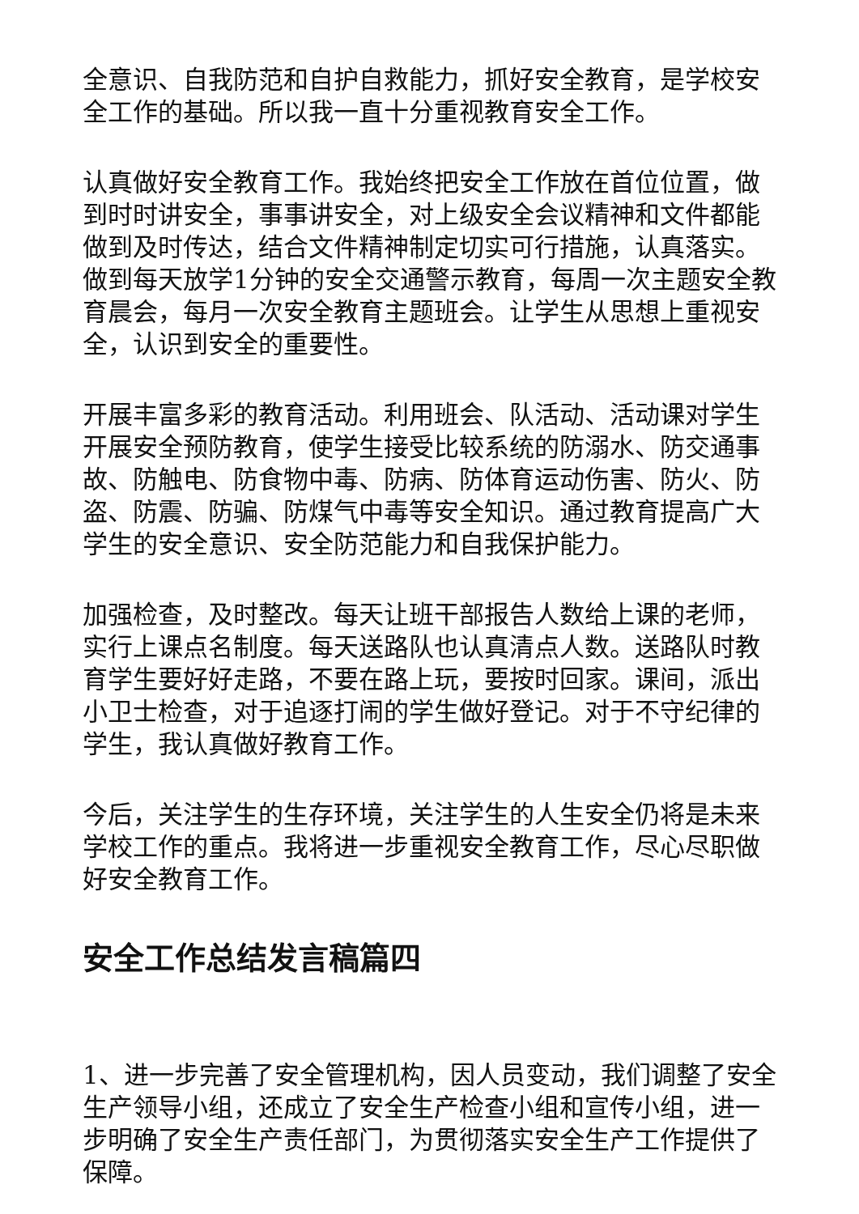全意识、自我防范和自护自救能力，抓好安全教育，是学校安全工作的基础。所以我一直十分重视教育安全工作。
认真做好安全教育工作。我始终把安全工作放在首位位置，做到时时讲安全，事事讲安全，对上级安全会议精神和文件都能做到及时传达，结合文件精神制定切实可行措施，认真落实。做到每天放学1分钟的安全交通警示教育，每周一次主题安全教育晨会，每月一次安全教育主题班会。让学生从思想上重视安全，认识到安全的重要性。
开展丰富多彩的教育活动。利用班会、队活动、活动课对学生开展安全预防教育，使学生接受比较系统的防溺水、防交通事故、防触电、防食物中毒、防病、防体育运动伤害、防火、防盗、防震、防骗、防煤气中毒等安全知识。通过教育提高广大学生的安全意识、安全防范能力和自我保护能力。
加强检查，及时整改。每天让班干部报告人数给上课的老师，实行上课点名制度。每天送路队也认真清点人数。送路队时教育学生要好好走路，不要在路上玩，要按时回家。课间，派出小卫士检查，对于追逐打闹的学生做好登记。对于不守纪律的学生，我认真做好教育工作。
今后，关注学生的生存环境，关注学生的人生安全仍将是未来学校工作的重点。我将进一步重视安全教育工作，尽心尽职做好安全教育工作。
安全工作总结发言稿篇四
1、进一步完善了安全管理机构，因人员变动，我们调整了安全生产领导小组，还成立了安全生产检查小组和宣传小组，进一步明确了安全生产责任部门，为贯彻落实安全生产工作提供了保障。